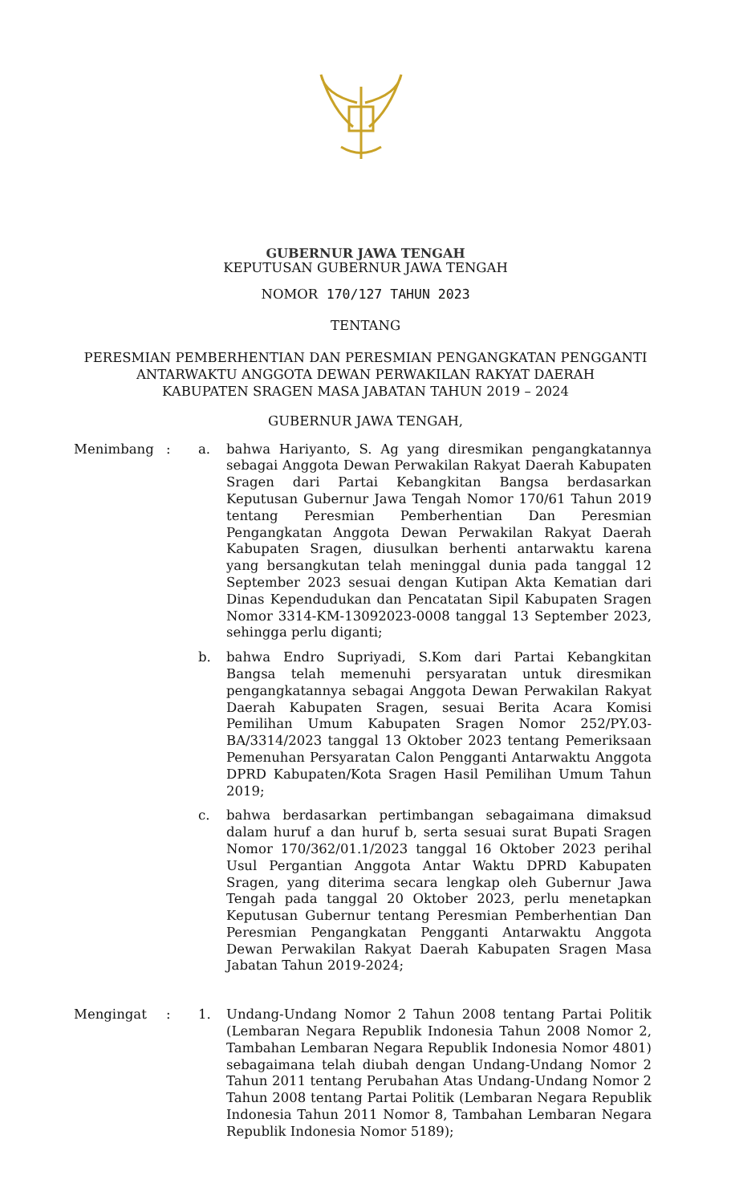GUBERNUR JAWA TENGAH
KEPUTUSAN GUBERNUR JAWA TENGAH
NOMOR 170/127 TAHUN 2023
TENTANG
PERESMIAN PEMBERHENTIAN DAN PERESMIAN PENGANGKATAN PENGGANTI
ANTARWAKTU ANGGOTA DEWAN PERWAKILAN RAKYAT DAERAH
KABUPATEN SRAGEN MASA JABATAN TAHUN 2019 – 2024
GUBERNUR JAWA TENGAH,
Menimbang : a. bahwa Hariyanto, S. Ag yang diresmikan pengangkatannya sebagai Anggota Dewan Perwakilan Rakyat Daerah Kabupaten Sragen dari Partai Kebangkitan Bangsa berdasarkan Keputusan Gubernur Jawa Tengah Nomor 170/61 Tahun 2019 tentang Peresmian Pemberhentian Dan Peresmian Pengangkatan Anggota Dewan Perwakilan Rakyat Daerah Kabupaten Sragen, diusulkan berhenti antarwaktu karena yang bersangkutan telah meninggal dunia pada tanggal 12 September 2023 sesuai dengan Kutipan Akta Kematian dari Dinas Kependudukan dan Pencatatan Sipil Kabupaten Sragen Nomor 3314-KM-13092023-0008 tanggal 13 September 2023, sehingga perlu diganti;
b. bahwa Endro Supriyadi, S.Kom dari Partai Kebangkitan Bangsa telah memenuhi persyaratan untuk diresmikan pengangkatannya sebagai Anggota Dewan Perwakilan Rakyat Daerah Kabupaten Sragen, sesuai Berita Acara Komisi Pemilihan Umum Kabupaten Sragen Nomor 252/PY.03-BA/3314/2023 tanggal 13 Oktober 2023 tentang Pemeriksaan Pemenuhan Persyaratan Calon Pengganti Antarwaktu Anggota DPRD Kabupaten/Kota Sragen Hasil Pemilihan Umum Tahun 2019;
c. bahwa berdasarkan pertimbangan sebagaimana dimaksud dalam huruf a dan huruf b, serta sesuai surat Bupati Sragen Nomor 170/362/01.1/2023 tanggal 16 Oktober 2023 perihal Usul Pergantian Anggota Antar Waktu DPRD Kabupaten Sragen, yang diterima secara lengkap oleh Gubernur Jawa Tengah pada tanggal 20 Oktober 2023, perlu menetapkan Keputusan Gubernur tentang Peresmian Pemberhentian Dan Peresmian Pengangkatan Pengganti Antarwaktu Anggota Dewan Perwakilan Rakyat Daerah Kabupaten Sragen Masa Jabatan Tahun 2019-2024;
Mengingat : 1. Undang-Undang Nomor 2 Tahun 2008 tentang Partai Politik (Lembaran Negara Republik Indonesia Tahun 2008 Nomor 2, Tambahan Lembaran Negara Republik Indonesia Nomor 4801) sebagaimana telah diubah dengan Undang-Undang Nomor 2 Tahun 2011 tentang Perubahan Atas Undang-Undang Nomor 2 Tahun 2008 tentang Partai Politik (Lembaran Negara Republik Indonesia Tahun 2011 Nomor 8, Tambahan Lembaran Negara Republik Indonesia Nomor 5189);